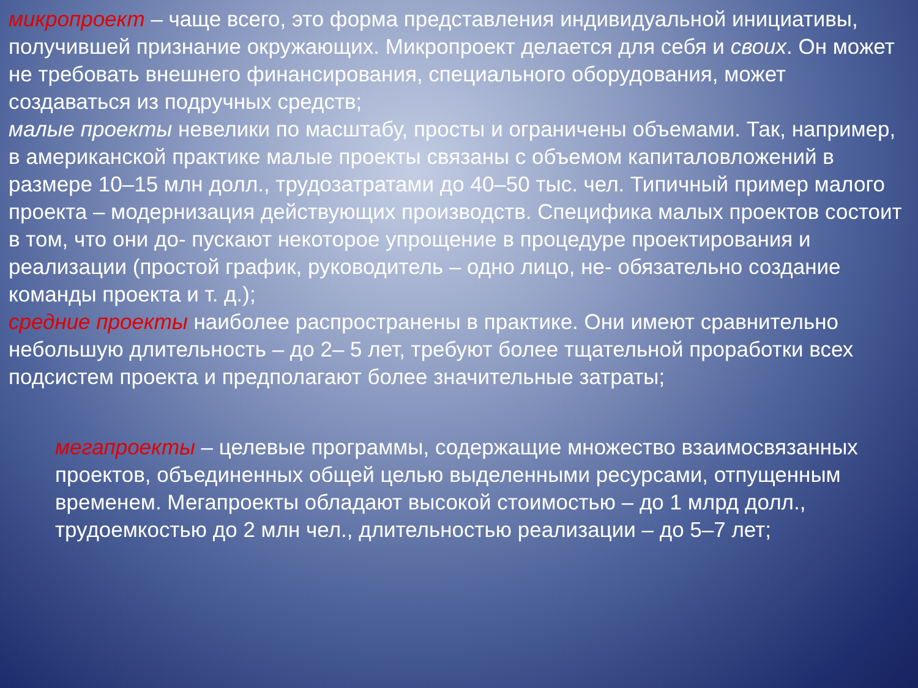микропроект – чаще всего, это форма представления индивидуальной инициативы, получившей признание окружающих. Микропроект делается для себя и своих. Он может не требовать внешнего финансирования, специального оборудования, может создаваться из подручных средств;
малые проекты невелики по масштабу, просты и ограничены объемами. Так, например, в американской практике малые проекты связаны с объемом капиталовложений в размере 10–15 млн долл., трудозатратами до 40–50 тыс. чел. Типичный пример малого проекта – модернизация действующих производств. Специфика малых проектов состоит в том, что они до- пускают некоторое упрощение в процедуре проектирования и реализации (простой график, руководитель – одно лицо, не- обязательно создание команды проекта и т. д.);
средние проекты наиболее распространены в практике. Они имеют сравнительно небольшую длительность – до 2– 5 лет, требуют более тщательной проработки всех подсистем проекта и предполагают более значительные затраты;
мегапроекты – целевые программы, содержащие множество взаимосвязанных проектов, объединенных общей целью выделенными ресурсами, отпущенным временем. Мегапроекты обладают высокой стоимостью – до 1 млрд долл., трудоемкостью до 2 млн чел., длительностью реализации – до 5–7 лет;